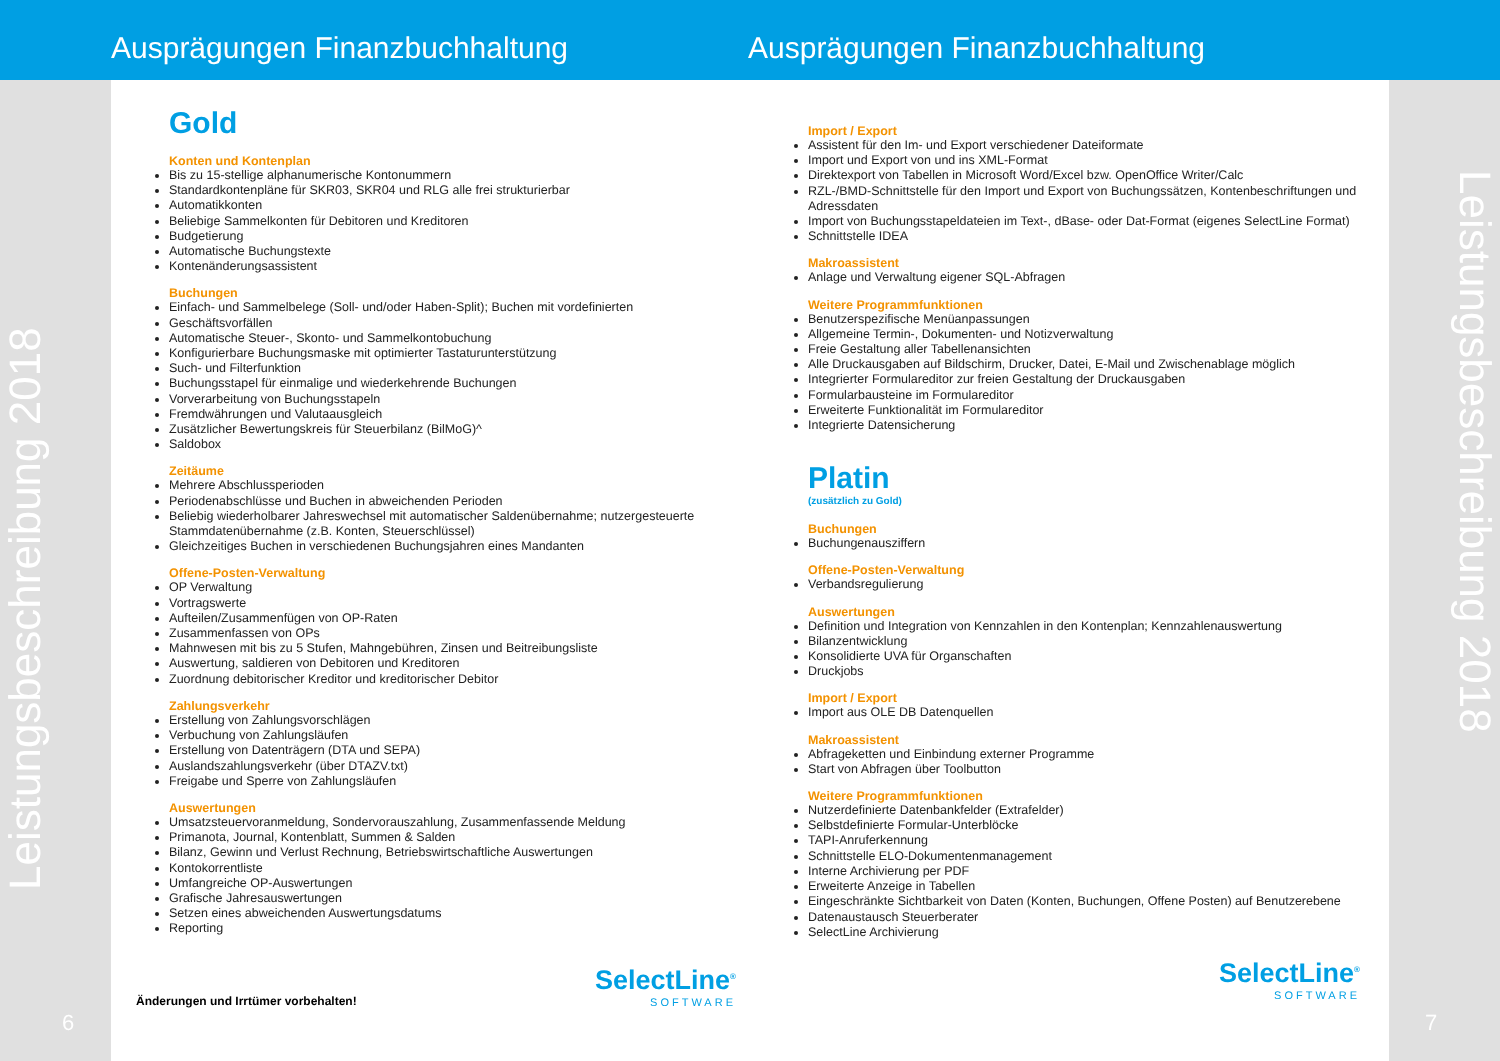Leistungsbeschreibung 2018
6
Ausprägungen Finanzbuchhaltung
Gold
Konten und Kontenplan
Bis zu 15-stellige alphanumerische Kontonummern
Standardkontenpläne für SKR03, SKR04 und RLG alle frei strukturierbar
Automatikkonten
Beliebige Sammelkonten für Debitoren und Kreditoren
Budgetierung
Automatische Buchungstexte
Kontenänderungsassistent
Buchungen
Einfach- und Sammelbelege (Soll- und/oder Haben-Split); Buchen mit vordefinierten
Geschäftsvorfällen
Automatische Steuer-, Skonto- und Sammelkontobuchung
Konfigurierbare Buchungsmaske mit optimierter Tastaturunterstützung
Such- und Filterfunktion
Buchungsstapel für einmalige und wiederkehrende Buchungen
Vorverarbeitung von Buchungsstapeln
Fremdwährungen und Valutaausgleich
Zusätzlicher Bewertungskreis für Steuerbilanz (BilMoG)^
Saldobox
Zeitäume
Mehrere Abschlussperioden
Periodenabschlüsse und Buchen in abweichenden Perioden
Beliebig wiederholbarer Jahreswechsel mit automatischer Saldenübernahme; nutzergesteuerte Stammdatenübernahme (z.B. Konten, Steuerschlüssel)
Gleichzeitiges Buchen in verschiedenen Buchungsjahren eines Mandanten
Offene-Posten-Verwaltung
OP Verwaltung
Vortragswerte
Aufteilen/Zusammenfügen von OP-Raten
Zusammenfassen von OPs
Mahnwesen mit bis zu 5 Stufen, Mahngebühren, Zinsen und Beitreibungsliste
Auswertung, saldieren von Debitoren und Kreditoren
Zuordnung debitorischer Kreditor und kreditorischer Debitor
Zahlungsverkehr
Erstellung von Zahlungsvorschlägen
Verbuchung von Zahlungsläufen
Erstellung von Datenträgern (DTA und SEPA)
Auslandszahlungsverkehr (über DTAZV.txt)
Freigabe und Sperre von Zahlungsläufen
Auswertungen
Umsatzsteuervoranmeldung, Sondervorauszahlung, Zusammenfassende Meldung
Primanota, Journal, Kontenblatt, Summen & Salden
Bilanz, Gewinn und Verlust Rechnung, Betriebswirtschaftliche Auswertungen
Kontokorrentliste
Umfangreiche OP-Auswertungen
Grafische Jahresauswertungen
Setzen eines abweichenden Auswertungsdatums
Reporting
Änderungen und Irrtümer vorbehalten!
SelectLine<sup>®</sup>
SOFTWARE
Ausprägungen Finanzbuchhaltung
Import / Export
Assistent für den Im- und Export verschiedener Dateiformate
Import und Export von und ins XML-Format
Direktexport von Tabellen in Microsoft Word/Excel bzw. OpenOffice Writer/Calc
RZL-/BMD-Schnittstelle für den Import und Export von Buchungssätzen, Kontenbeschriftungen und Adressdaten
Import von Buchungsstapeldateien im Text-, dBase- oder Dat-Format (eigenes SelectLine Format)
Schnittstelle IDEA
Makroassistent
Anlage und Verwaltung eigener SQL-Abfragen
Weitere Programmfunktionen
Benutzerspezifische Menüanpassungen
Allgemeine Termin-, Dokumenten- und Notizverwaltung
Freie Gestaltung aller Tabellenansichten
Alle Druckausgaben auf Bildschirm, Drucker, Datei, E-Mail und Zwischenablage möglich
Integrierter Formulareditor zur freien Gestaltung der Druckausgaben
Formularbausteine im Formulareditor
Erweiterte Funktionalität im Formulareditor
Integrierte Datensicherung
Platin
(zusätzlich zu Gold)
Buchungen
Buchungenausziffern
Offene-Posten-Verwaltung
Verbandsregulierung
Auswertungen
Definition und Integration von Kennzahlen in den Kontenplan; Kennzahlenauswertung
Bilanzentwicklung
Konsolidierte UVA für Organschaften
Druckjobs
Import / Export
Import aus OLE DB Datenquellen
Makroassistent
Abfrageketten und Einbindung externer Programme
Start von Abfragen über Toolbutton
Weitere Programmfunktionen
Nutzerdefinierte Datenbankfelder (Extrafelder)
Selbstdefinierte Formular-Unterblöcke
TAPI-Anruferkennung
Schnittstelle ELO-Dokumentenmanagement
Interne Archivierung per PDF
Erweiterte Anzeige in Tabellen
Eingeschränkte Sichtbarkeit von Daten (Konten, Buchungen, Offene Posten) auf Benutzerebene
Datenaustausch Steuerberater
SelectLine Archivierung
SelectLine<sup>®</sup>
SOFTWARE
Leistungsbeschreibung 2018
7